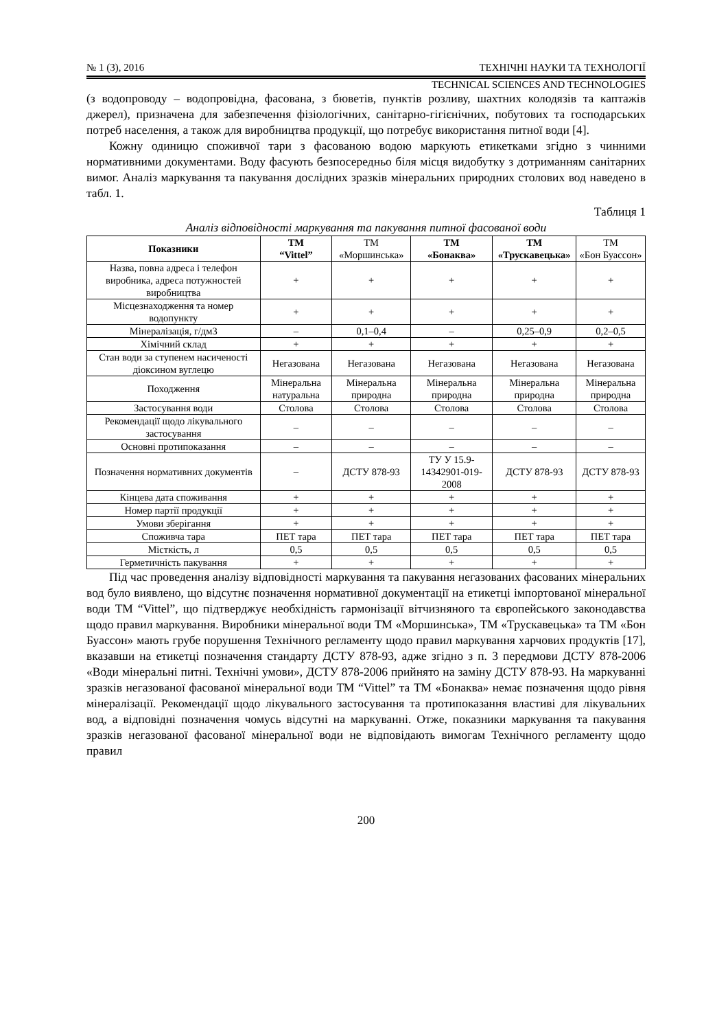№ 1 (3), 2016 ТЕХНІЧНІ НАУКИ ТА ТЕХНОЛОГІЇ
TECHNICAL SCIENCES AND TECHNOLOGIES
(з водопроводу – водопровідна, фасована, з бюветів, пунктів розливу, шахтних колодязів та каптажів джерел), призначена для забезпечення фізіологічних, санітарно-гігієнічних, побутових та господарських потреб населення, а також для виробництва продукції, що потребує використання питної води [4].
Кожну одиницю споживчої тари з фасованою водою маркують етикетками згідно з чинними нормативними документами. Воду фасують безпосередньо біля місця видобутку з дотриманням санітарних вимог. Аналіз маркування та пакування дослідних зразків мінеральних природних столових вод наведено в табл. 1.
Таблиця 1
Аналіз відповідності маркування та пакування питної фасованої води
| Показники | ТМ “Vittel” | ТМ «Моршинська» | ТМ «Бонаква» | ТМ «Трускавецька» | ТМ «Бон Буассон» |
| --- | --- | --- | --- | --- | --- |
| Назва, повна адреса і телефон виробника, адреса потужностей виробництва | + | + | + | + | + |
| Місцезнаходження та номер водопункту | + | + | + | + | + |
| Мінералізація, г/дм3 | – | 0,1–0,4 | – | 0,25–0,9 | 0,2–0,5 |
| Хімічний склад | + | + | + | + | + |
| Стан води за ступенем насиченості діоксином вуглецю | Негазована | Негазована | Негазована | Негазована | Негазована |
| Походження | Мінеральна натуральна | Мінеральна природна | Мінеральна природна | Мінеральна природна | Мінеральна природна |
| Застосування води | Столова | Столова | Столова | Столова | Столова |
| Рекомендації щодо лікувального застосування | – | – | – | – | – |
| Основні протипоказання | – | – | – | – | – |
| Позначення нормативних документів | – | ДСТУ 878-93 | ТУ У 15.9-14342901-019-2008 | ДСТУ 878-93 | ДСТУ 878-93 |
| Кінцева дата споживання | + | + | + | + | + |
| Номер партії продукції | + | + | + | + | + |
| Умови зберігання | + | + | + | + | + |
| Споживча тара | ПЕТ тара | ПЕТ тара | ПЕТ тара | ПЕТ тара | ПЕТ тара |
| Місткість, л | 0,5 | 0,5 | 0,5 | 0,5 | 0,5 |
| Герметичність пакування | + | + | + | + | + |
Під час проведення аналізу відповідності маркування та пакування негазованих фасованих мінеральних вод було виявлено, що відсутнє позначення нормативної документації на етикетці імпортованої мінеральної води ТМ “Vittel”, що підтверджує необхідність гармонізації вітчизняного та європейського законодавства щодо правил маркування. Виробники мінеральної води ТМ «Моршинська», ТМ «Трускавецька» та ТМ «Бон Буассон» мають грубе порушення Технічного регламенту щодо правил маркування харчових продуктів [17], вказавши на етикетці позначення стандарту ДСТУ 878-93, адже згідно з п. 3 передмови ДСТУ 878-2006 «Води мінеральні питні. Технічні умови», ДСТУ 878-2006 прийнято на заміну ДСТУ 878-93. На маркуванні зразків негазованої фасованої мінеральної води ТМ “Vittel” та ТМ «Бонаква» немає позначення щодо рівня мінералізації. Рекомендації щодо лікувального застосування та протипоказання властиві для лікувальних вод, а відповідні позначення чомусь відсутні на маркуванні. Отже, показники маркування та пакування зразків негазованої фасованої мінеральної води не відповідають вимогам Технічного регламенту щодо правил
200